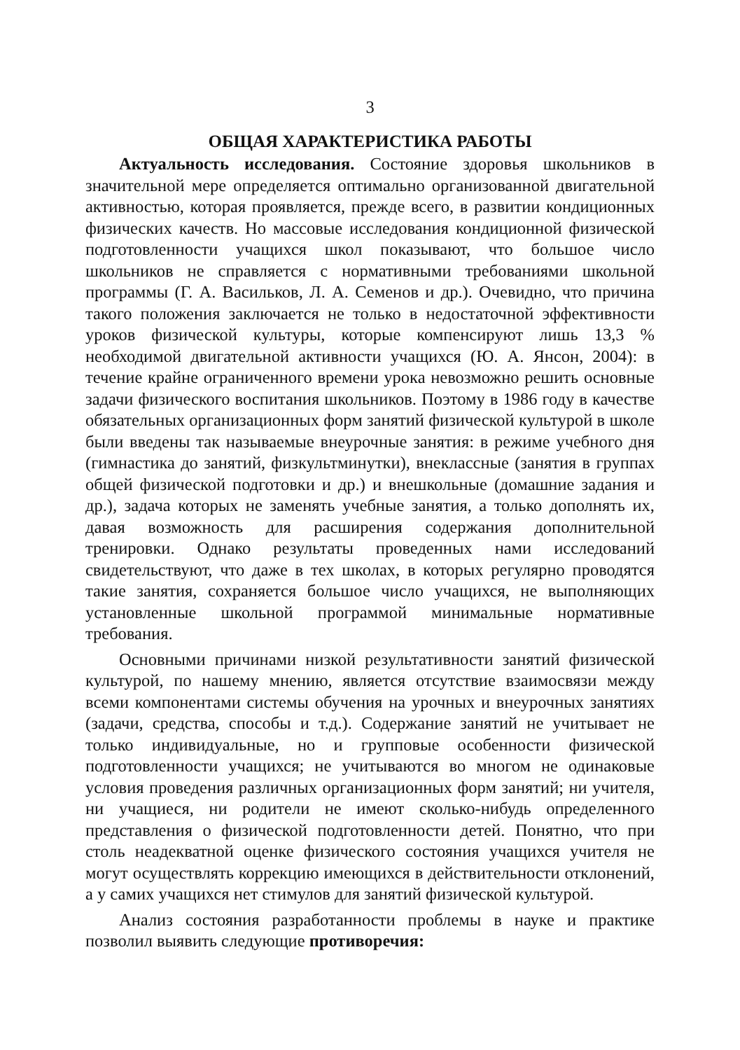3
ОБЩАЯ ХАРАКТЕРИСТИКА РАБОТЫ
Актуальность исследования. Состояние здоровья школьников в значительной мере определяется оптимально организованной двигательной активностью, которая проявляется, прежде всего, в развитии кондиционных физических качеств. Но массовые исследования кондиционной физической подготовленности учащихся школ показывают, что большое число школьников не справляется с нормативными требованиями школьной программы (Г. А. Васильков, Л. А. Семенов и др.). Очевидно, что причина такого положения заключается не только в недостаточной эффективности уроков физической культуры, которые компенсируют лишь 13,3 % необходимой двигательной активности учащихся (Ю. А. Янсон, 2004): в течение крайне ограниченного времени урока невозможно решить основные задачи физического воспитания школьников. Поэтому в 1986 году в качестве обязательных организационных форм занятий физической культурой в школе были введены так называемые внеурочные занятия: в режиме учебного дня (гимнастика до занятий, физкультминутки), внеклассные (занятия в группах общей физической подготовки и др.) и внешкольные (домашние задания и др.), задача которых не заменять учебные занятия, а только дополнять их, давая возможность для расширения содержания дополнительной тренировки. Однако результаты проведенных нами исследований свидетельствуют, что даже в тех школах, в которых регулярно проводятся такие занятия, сохраняется большое число учащихся, не выполняющих установленные школьной программой минимальные нормативные требования.
Основными причинами низкой результативности занятий физической культурой, по нашему мнению, является отсутствие взаимосвязи между всеми компонентами системы обучения на урочных и внеурочных занятиях (задачи, средства, способы и т.д.). Содержание занятий не учитывает не только индивидуальные, но и групповые особенности физической подготовленности учащихся; не учитываются во многом не одинаковые условия проведения различных организационных форм занятий; ни учителя, ни учащиеся, ни родители не имеют сколько-нибудь определенного представления о физической подготовленности детей. Понятно, что при столь неадекватной оценке физического состояния учащихся учителя не могут осуществлять коррекцию имеющихся в действительности отклонений, а у самих учащихся нет стимулов для занятий физической культурой.
Анализ состояния разработанности проблемы в науке и практике позволил выявить следующие противоречия: